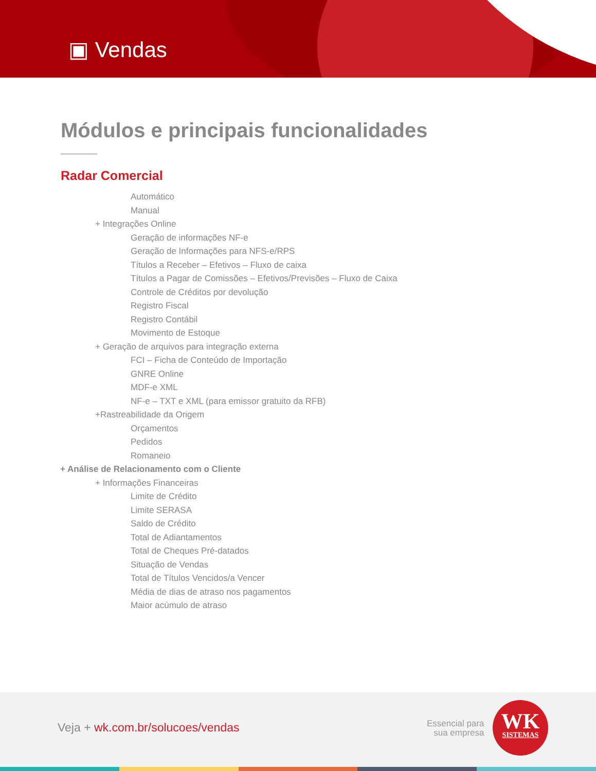▣ Vendas
Módulos e principais funcionalidades
Radar Comercial
Automático
Manual
+ Integrações Online
Geração de informações NF-e
Geração de Informações para NFS-e/RPS
Títulos a Receber – Efetivos – Fluxo de caixa
Títulos a Pagar de Comissões – Efetivos/Previsões – Fluxo de Caixa
Controle de Créditos por devolução
Registro Fiscal
Registro Contábil
Movimento de Estoque
+ Geração de arquivos para integração externa
FCI – Ficha de Conteúdo de Importação
GNRE Online
MDF-e XML
NF-e – TXT e XML (para emissor gratuito da RFB)
+Rastreabilidade da Origem
Orçamentos
Pedidos
Romaneio
+ Análise de Relacionamento com o Cliente
+ Informações Financeiras
Limite de Crédito
Limite SERASA
Saldo de Crédito
Total de Adiantamentos
Total de Cheques Pré-datados
Situação de Vendas
Total de Títulos Vencidos/a Vencer
Média de dias de atraso nos pagamentos
Maior acúmulo de atraso
Veja + wk.com.br/solucoes/vendas
Essencial para
sua empresa
WK
SISTEMAS